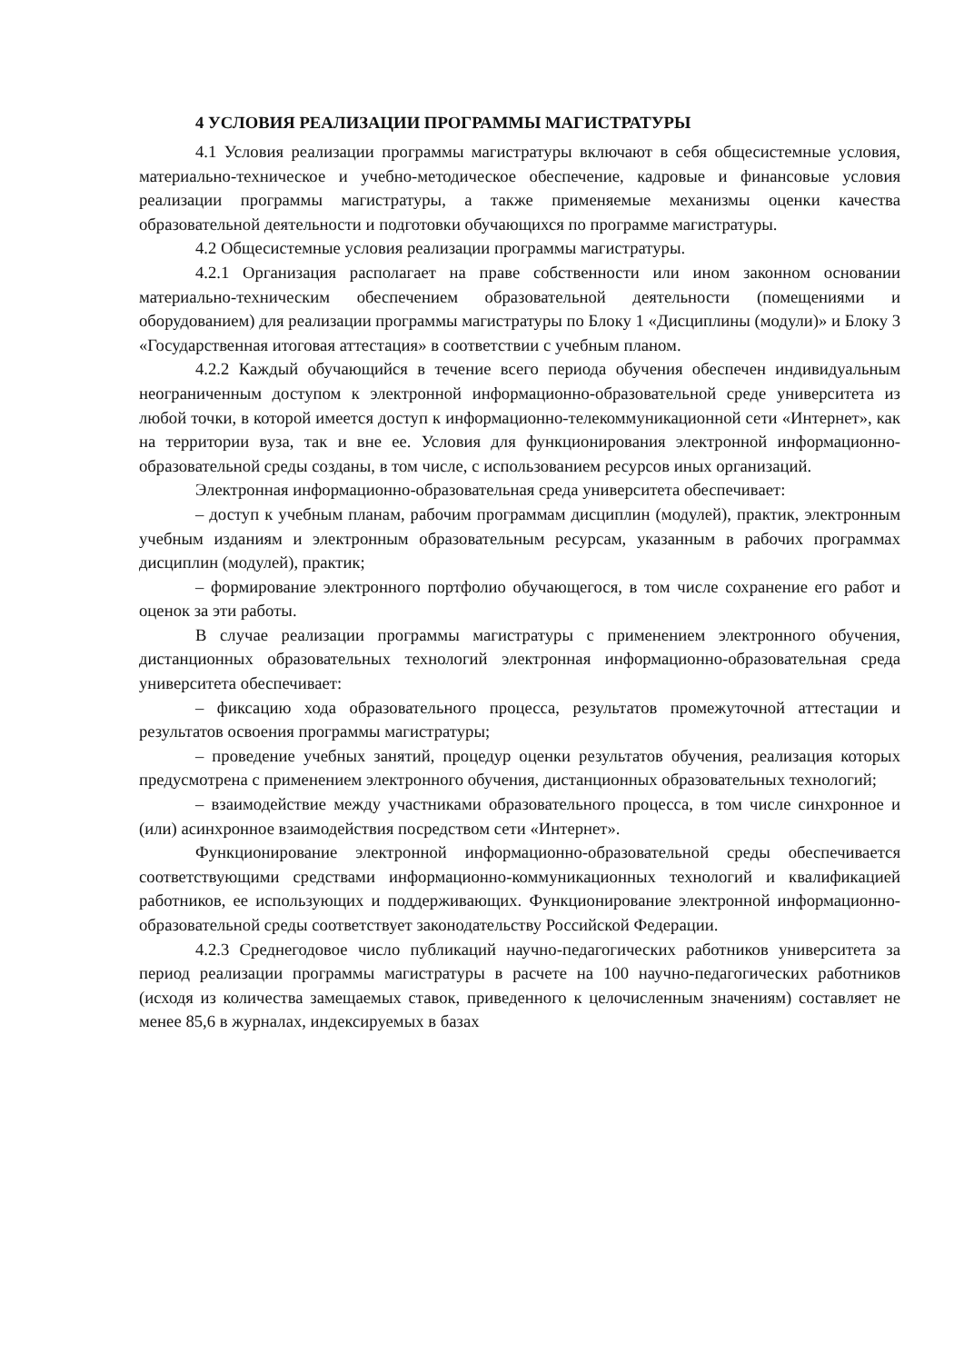4 УСЛОВИЯ РЕАЛИЗАЦИИ ПРОГРАММЫ МАГИСТРАТУРЫ
4.1 Условия реализации программы магистратуры включают в себя общесистемные условия, материально-техническое и учебно-методическое обеспечение, кадровые и финансовые условия реализации программы магистратуры, а также применяемые механизмы оценки качества образовательной деятельности и подготовки обучающихся по программе магистратуры.
4.2 Общесистемные условия реализации программы магистратуры.
4.2.1 Организация располагает на праве собственности или ином законном основании материально-техническим обеспечением образовательной деятельности (помещениями и оборудованием) для реализации программы магистратуры по Блоку 1 «Дисциплины (модули)» и Блоку 3 «Государственная итоговая аттестация» в соответствии с учебным планом.
4.2.2 Каждый обучающийся в течение всего периода обучения обеспечен индивидуальным неограниченным доступом к электронной информационно-образовательной среде университета из любой точки, в которой имеется доступ к информационно-телекоммуникационной сети «Интернет», как на территории вуза, так и вне ее. Условия для функционирования электронной информационно-образовательной среды созданы, в том числе, с использованием ресурсов иных организаций.
Электронная информационно-образовательная среда университета обеспечивает:
– доступ к учебным планам, рабочим программам дисциплин (модулей), практик, электронным учебным изданиям и электронным образовательным ресурсам, указанным в рабочих программах дисциплин (модулей), практик;
– формирование электронного портфолио обучающегося, в том числе сохранение его работ и оценок за эти работы.
В случае реализации программы магистратуры с применением электронного обучения, дистанционных образовательных технологий электронная информационно-образовательная среда университета обеспечивает:
– фиксацию хода образовательного процесса, результатов промежуточной аттестации и результатов освоения программы магистратуры;
– проведение учебных занятий, процедур оценки результатов обучения, реализация которых предусмотрена с применением электронного обучения, дистанционных образовательных технологий;
– взаимодействие между участниками образовательного процесса, в том числе синхронное и (или) асинхронное взаимодействия посредством сети «Интернет».
Функционирование электронной информационно-образовательной среды обеспечивается соответствующими средствами информационно-коммуникационных технологий и квалификацией работников, ее использующих и поддерживающих. Функционирование электронной информационно-образовательной среды соответствует законодательству Российской Федерации.
4.2.3 Среднегодовое число публикаций научно-педагогических работников университета за период реализации программы магистратуры в расчете на 100 научно-педагогических работников (исходя из количества замещаемых ставок, приведенного к целочисленным значениям) составляет не менее 85,6 в журналах, индексируемых в базах